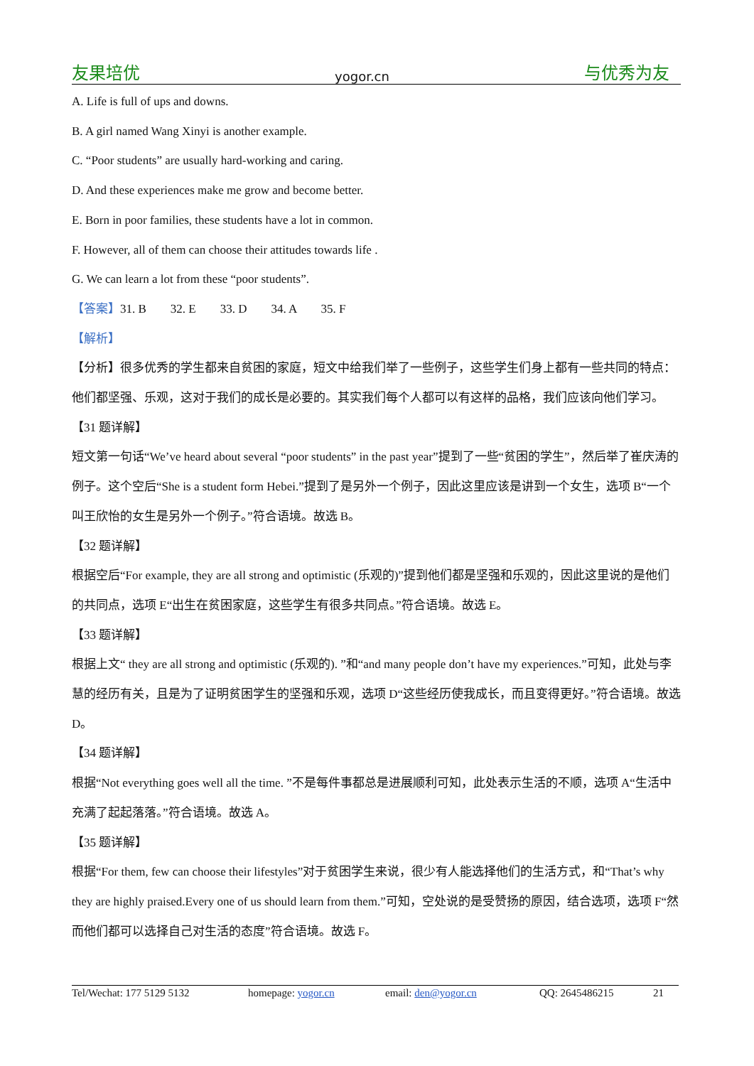友果培优 yogor.cn 与优秀为友
A. Life is full of ups and downs.
B. A girl named Wang Xinyi is another example.
C. “Poor students” are usually hard-working and caring.
D. And these experiences make me grow and become better.
E. Born in poor families, these students have a lot in common.
F. However, all of them can choose their attitudes towards life .
G. We can learn a lot from these “poor students”.
【答案】31. B 32. E 33. D 34. A 35. F
【解析】
【分析】很多优秀的学生都来自贫困的家庭，短文中给我们举了一些例子，这些学生们身上都有一些共同的特点：他们都坚强、乐观，这对于我们的成长是必要的。其实我们每个人都可以有这样的品格，我们应该向他们学习。
【31 题详解】
短文第一句话“We’ve heard about several “poor students” in the past year”提到了一些“贫困的学生”，然后举了崔庆涛的例子。这个空后“She is a student form Hebei.”提到了是另外一个例子，因此这里应该是讲到一个女生，选项 B“一个叫王欣怡的女生是另外一个例子。”符合语境。故选 B。
【32 题详解】
根据空后“For example, they are all strong and optimistic (乐观的)”提到他们都是坚强和乐观的，因此这里说的是他们的共同点，选项 E“出生在贫困家庭，这些学生有很多共同点。”符合语境。故选 E。
【33 题详解】
根据上文“ they are all strong and optimistic (乐观的). ”和“and many people don’t have my experiences.”可知，此处与李慧的经历有关，且是为了证明贫困学生的坚强和乐观，选项 D“这些经历使我成长，而且变得更好。”符合语境。故选 D。
【34 题详解】
根据“Not everything goes well all the time. ”不是每件事都总是进展顺利可知，此处表示生活的不顺，选项 A“生活中充满了起起落落。”符合语境。故选 A。
【35 题详解】
根据“For them, few can choose their lifestyles”对于贫困学生来说，很少有人能选择他们的生活方式，和“That’s why they are highly praised.Every one of us should learn from them.”可知，空处说的是受赞扬的原因，结合选项，选项 F“然而他们都可以选择自己对生活的态度”符合语境。故选 F。
Tel/Wechat: 177 5129 5132 homepage: yogor.cn email: den@yogor.cn QQ: 2645486215 21